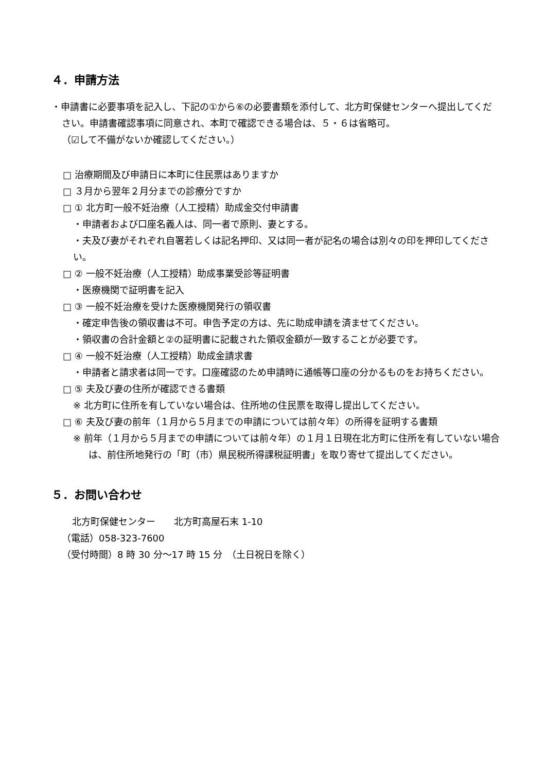４．申請方法
・申請書に必要事項を記入し、下記の①から⑥の必要書類を添付して、北方町保健センターへ提出してください。申請書確認事項に同意され、本町で確認できる場合は、５・６は省略可。
（☑して不備がないか確認してください。）
□ 治療期間及び申請日に本町に住民票はありますか
□ ３月から翌年２月分までの診療分ですか
□ ① 北方町一般不妊治療（人工授精）助成金交付申請書
・申請者および口座名義人は、同一者で原則、妻とする。
・夫及び妻がそれぞれ自署若しくは記名押印、又は同一者が記名の場合は別々の印を押印してください。
□ ② 一般不妊治療（人工授精）助成事業受診等証明書
・医療機関で証明書を記入
□ ③ 一般不妊治療を受けた医療機関発行の領収書
・確定申告後の領収書は不可。申告予定の方は、先に助成申請を済ませてください。
・領収書の合計金額と②の証明書に記載された領収金額が一致することが必要です。
□ ④ 一般不妊治療（人工授精）助成金請求書
・申請者と請求者は同一です。口座確認のため申請時に通帳等口座の分かるものをお持ちください。
□ ⑤ 夫及び妻の住所が確認できる書類
※ 北方町に住所を有していない場合は、住所地の住民票を取得し提出してください。
□ ⑥ 夫及び妻の前年（１月から５月までの申請については前々年）の所得を証明する書類
※ 前年（１月から５月までの申請については前々年）の１月１日現在北方町に住所を有していない場合は、前住所地発行の「町（市）県民税所得課税証明書」を取り寄せて提出してください。
５．お問い合わせ
北方町保健センター　　北方町高屋石末 1-10
（電話）058-323-7600
（受付時間）8 時 30 分～17 時 15 分　（土日祝日を除く）